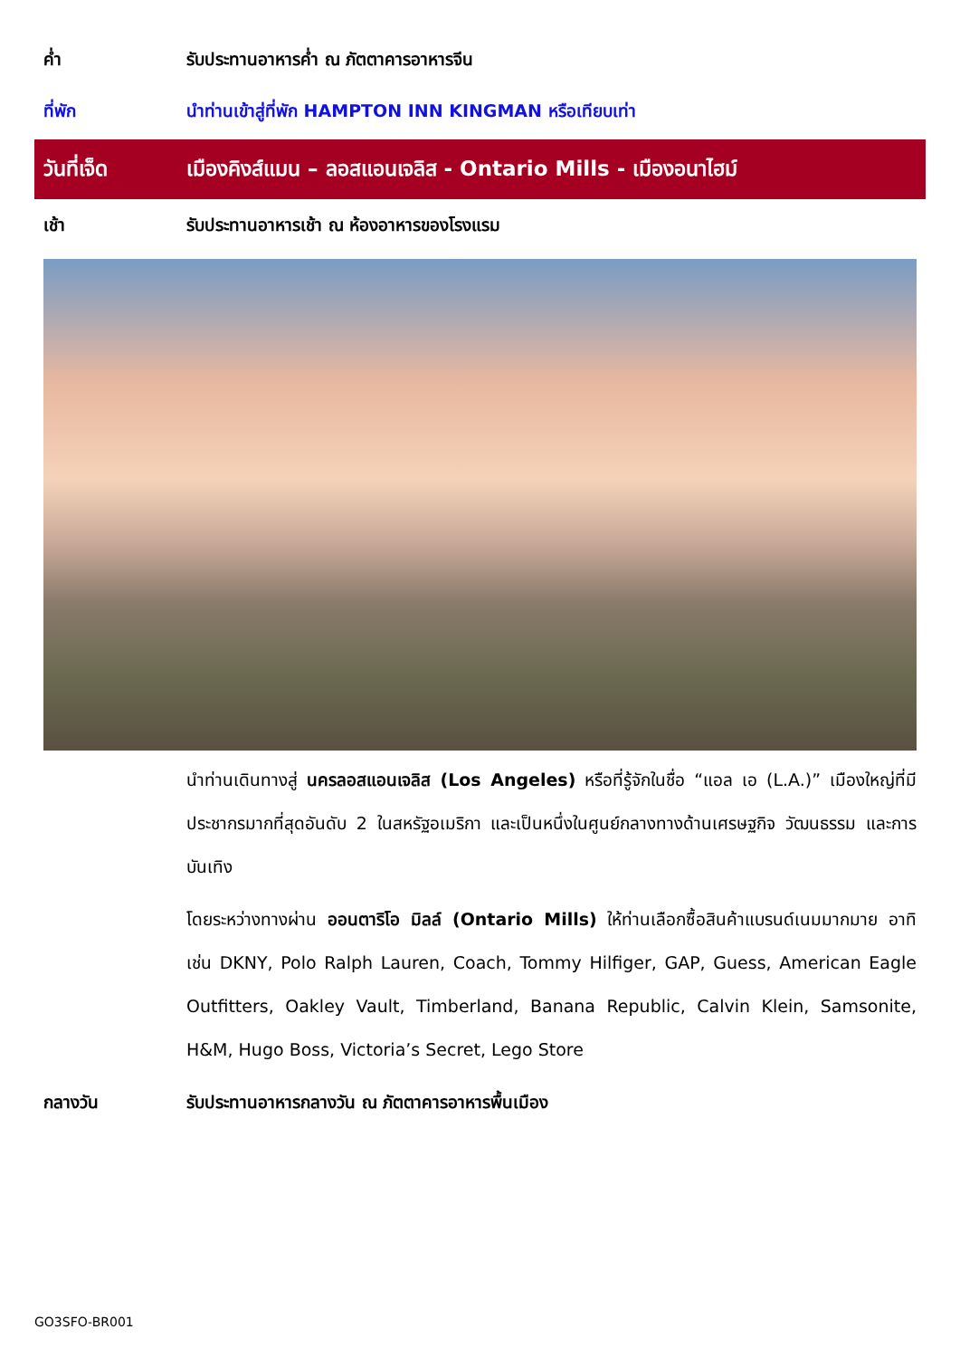ค่ำ
รับประทานอาหารค่ำ ณ ภัตตาคารอาหารจีน
ที่พัก
นำท่านเข้าสู่ที่พัก HAMPTON INN KINGMAN หรือเทียบเท่า
วันที่เจ็ด
เมืองคิงส์แมน – ลอสแอนเจลิส - Ontario Mills - เมืองอนาไฮม์
เช้า
รับประทานอาหารเช้า ณ ห้องอาหารของโรงแรม
นำท่านเดินทางสู่ นครลอสแอนเจลิส (Los Angeles) หรือที่รู้จักในชื่อ “แอล เอ (L.A.)” เมืองใหญ่ที่มีประชากรมากที่สุดอันดับ 2 ในสหรัฐอเมริกา และเป็นหนึ่งในศูนย์กลางทางด้านเศรษฐกิจ วัฒนธรรม และการบันเทิง
โดยระหว่างทางผ่าน ออนตาริโอ มิลล์ (Ontario Mills) ให้ท่านเลือกซื้อสินค้าแบรนด์เนมมากมาย อาทิ เช่น DKNY, Polo Ralph Lauren, Coach, Tommy Hilfiger, GAP, Guess, American Eagle Outfitters, Oakley Vault, Timberland, Banana Republic, Calvin Klein, Samsonite, H&M, Hugo Boss, Victoria’s Secret, Lego Store
กลางวัน
รับประทานอาหารกลางวัน ณ ภัตตาคารอาหารพื้นเมือง
GO3SFO-BR001